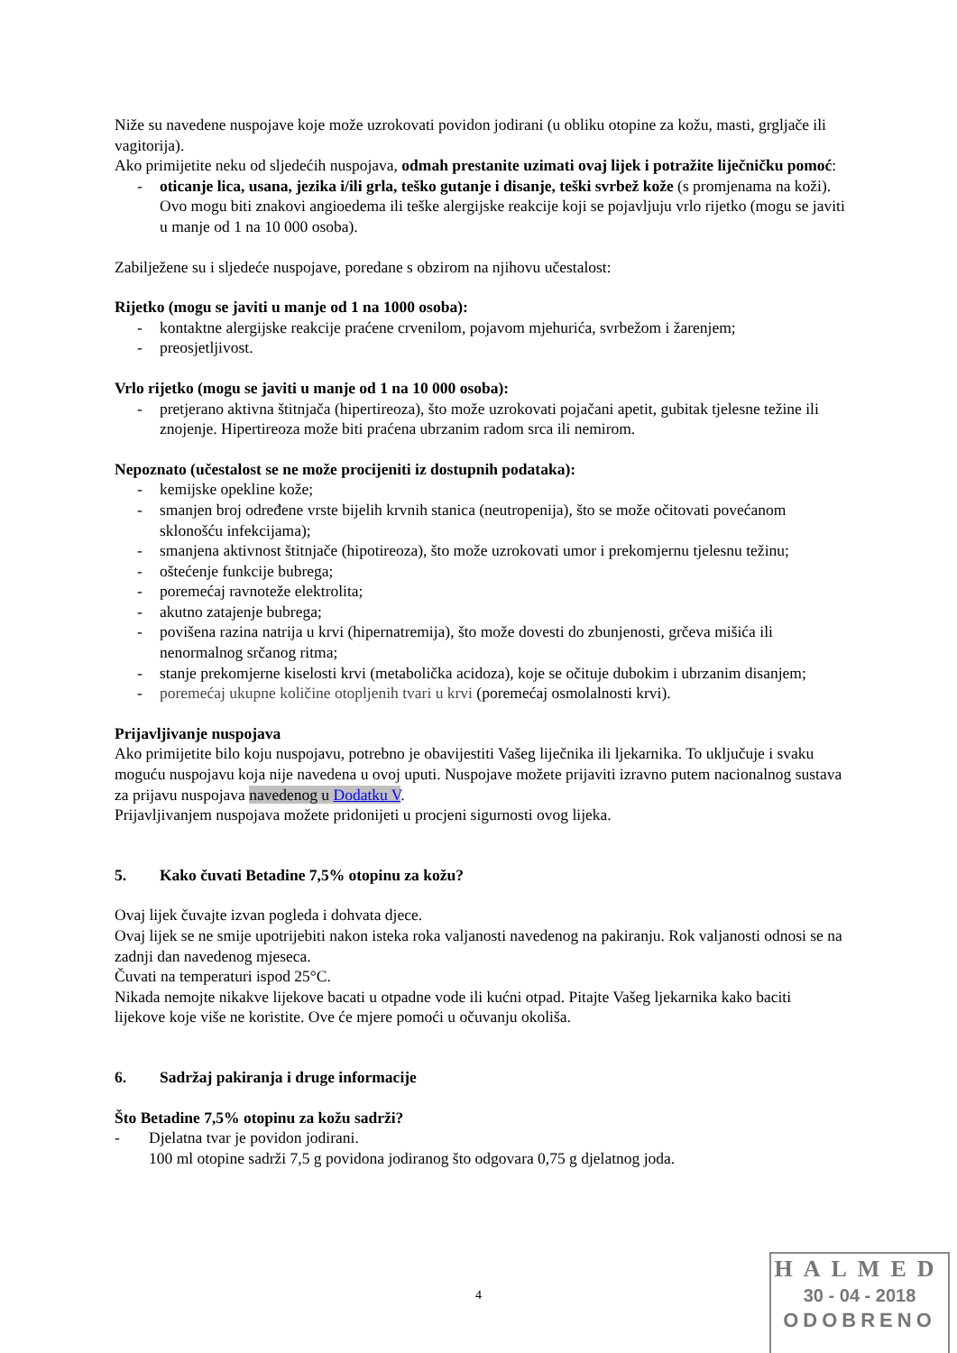Niže su navedene nuspojave koje može uzrokovati povidon jodirani (u obliku otopine za kožu, masti, grgljače ili vagitorija).
Ako primijetite neku od sljedećih nuspojava, odmah prestanite uzimati ovaj lijek i potražite liječničku pomoć:
- oticanje lica, usana, jezika i/ili grla, teško gutanje i disanje, teški svrbež kože (s promjenama na koži). Ovo mogu biti znakovi angioedema ili teške alergijske reakcije koji se pojavljuju vrlo rijetko (mogu se javiti u manje od 1 na 10 000 osoba).
Zabilježene su i sljedeće nuspojave, poredane s obzirom na njihovu učestalost:
Rijetko (mogu se javiti u manje od 1 na 1000 osoba):
- kontaktne alergijske reakcije praćene crvenilom, pojavom mjehurića, svrbežom i žarenjem;
- preosjetljivost.
Vrlo rijetko (mogu se javiti u manje od 1 na 10 000 osoba):
- pretjerano aktivna štitnjača (hipertireoza), što može uzrokovati pojačani apetit, gubitak tjelesne težine ili znojenje. Hipertireoza može biti praćena ubrzanim radom srca ili nemirom.
Nepoznato (učestalost se ne može procijeniti iz dostupnih podataka):
- kemijske opekline kože;
- smanjen broj određene vrste bijelih krvnih stanica (neutropenija), što se može očitovati povećanom sklonošću infekcijama);
- smanjena aktivnost štitnjače (hipotireoza), što može uzrokovati umor i prekomjernu tjelesnu težinu;
- oštećenje funkcije bubrega;
- poremećaj ravnoteže elektrolita;
- akutno zatajenje bubrega;
- povišena razina natrija u krvi (hipernatremija), što može dovesti do zbunjenosti, grčeva mišića ili nenormalnog srčanog ritma;
- stanje prekomjerne kiselosti krvi (metabolička acidoza), koje se očituje dubokim i ubrzanim disanjem;
- poremećaj ukupne količine otopljenih tvari u krvi (poremećaj osmolalnosti krvi).
Prijavljivanje nuspojava
Ako primijetite bilo koju nuspojavu, potrebno je obavijestiti Vašeg liječnika ili ljekarnika. To uključuje i svaku moguću nuspojavu koja nije navedena u ovoj uputi. Nuspojave možete prijaviti izravno putem nacionalnog sustava za prijavu nuspojava navedenog u Dodatku V.
Prijavljivanjem nuspojava možete pridonijeti u procjeni sigurnosti ovog lijeka.
5. Kako čuvati Betadine 7,5% otopinu za kožu?
Ovaj lijek čuvajte izvan pogleda i dohvata djece.
Ovaj lijek se ne smije upotrijebiti nakon isteka roka valjanosti navedenog na pakiranju. Rok valjanosti odnosi se na zadnji dan navedenog mjeseca.
Čuvati na temperaturi ispod 25°C.
Nikada nemojte nikakve lijekove bacati u otpadne vode ili kućni otpad. Pitajte Vašeg ljekarnika kako baciti lijekove koje više ne koristite. Ove će mjere pomoći u očuvanju okoliša.
6. Sadržaj pakiranja i druge informacije
Što Betadine 7,5% otopinu za kožu sadrži?
- Djelatna tvar je povidon jodirani.
100 ml otopine sadrži 7,5 g povidona jodiranog što odgovara 0,75 g djelatnog joda.
4
HALMED
30 - 04 - 2018
ODOBRENO